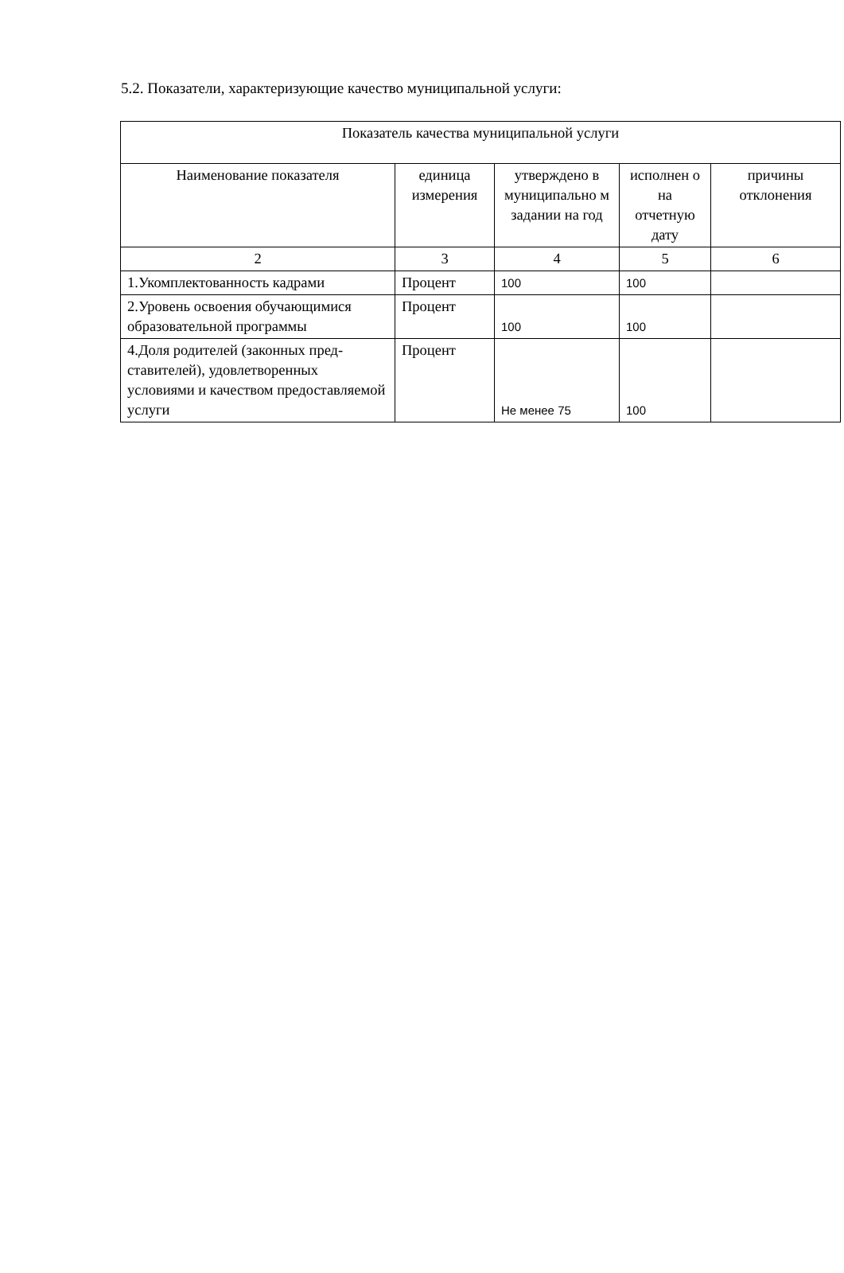5.2. Показатели, характеризующие качество муниципальной услуги:
| Показатель качества муниципальной услуги | | | | |
| --- | --- | --- | --- | --- |
| Наименование показателя | единица измерения | утверждено в муниципально м задании на год | исполнен о на отчетную дату | причины отклонения |
| 2 | 3 | 4 | 5 | 6 |
| 1.Укомплектованность кадрами | Процент | 100 | 100 | |
| 2.Уровень освоения обучающимися образовательной программы | Процент | 100 | 100 | |
| 4.Доля родителей (законных пред-ставителей), удовлетворенных условиями и качеством предоставляемой услуги | Процент | Не менее 75 | 100 | |